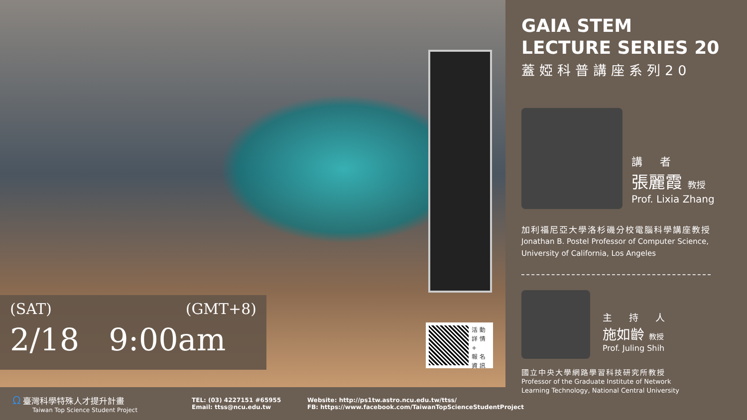(SAT) (GMT+8)
2/18 9:00am
活 動
詳 情
+
報 名
資 訊
GAIA STEM
LECTURE SERIES 20
蓋婭科普講座系列20
講 者
張麗霞 教授
Prof. Lixia Zhang
加利福尼亞大學洛杉磯分校電腦科學講座教授
Jonathan B. Postel Professor of Computer Science,
University of California, Los Angeles
主 持 人
施如齡 教授
Prof. Juling Shih
國立中央大學網路學習科技研究所教授
Professor of the Graduate Institute of Network
Learning Technology, National Central University
Ω 臺灣科學特殊人才提升計畫
Taiwan Top Science Student Project
TEL: (03) 4227151 #65955
Email: ttss@ncu.edu.tw
Website: http://ps1tw.astro.ncu.edu.tw/ttss/
FB: https://www.facebook.com/TaiwanTopScienceStudentProject